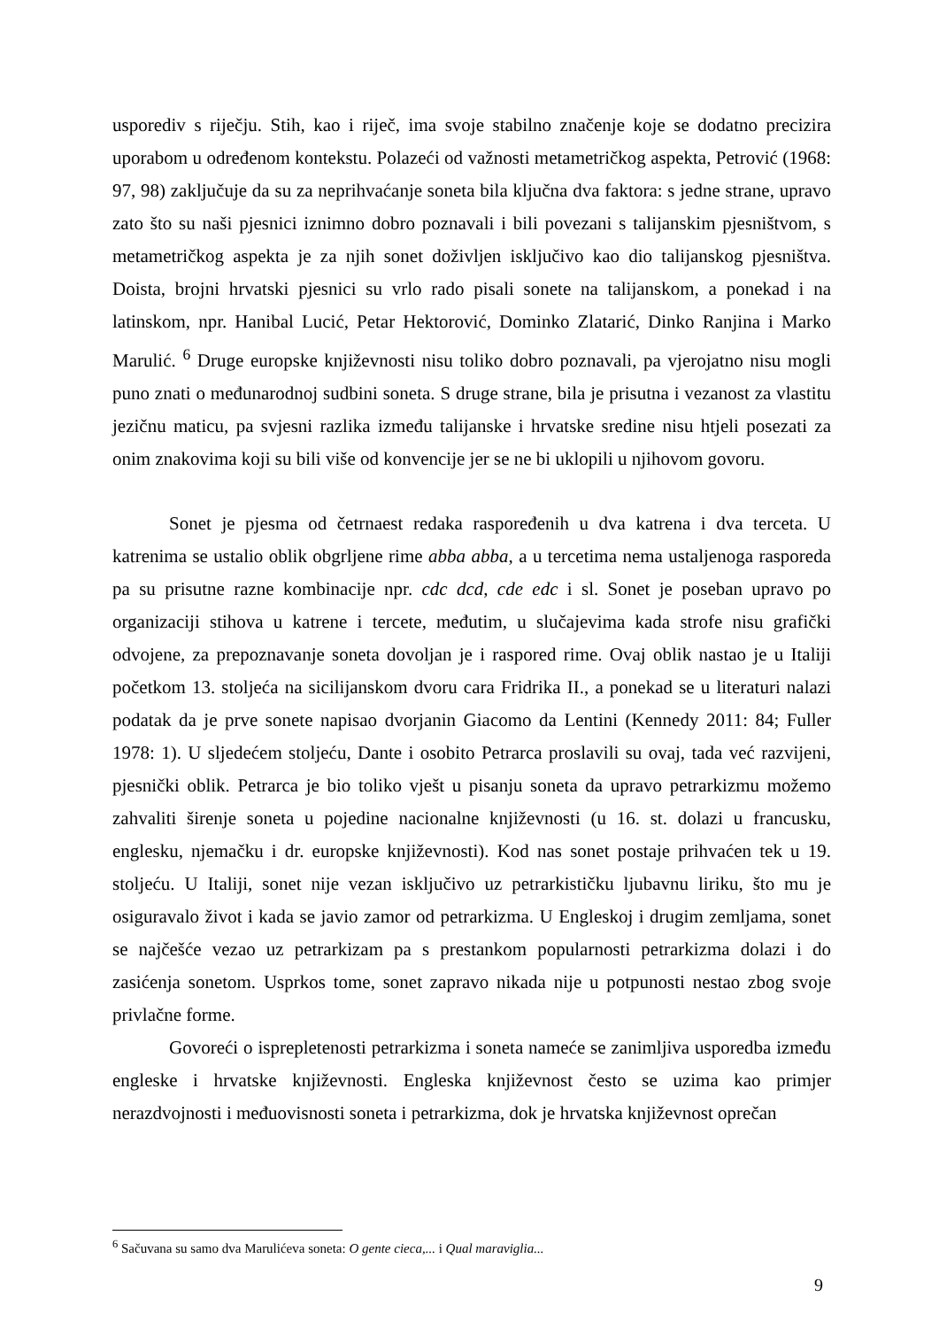usporediv s riječju. Stih, kao i riječ, ima svoje stabilno značenje koje se dodatno precizira uporabom u određenom kontekstu. Polazeći od važnosti metametričkog aspekta, Petrović (1968: 97, 98) zaključuje da su za neprihvaćanje soneta bila ključna dva faktora: s jedne strane, upravo zato što su naši pjesnici iznimno dobro poznavali i bili povezani s talijanskim pjesništvom, s metametričkog aspekta je za njih sonet doživljen isključivo kao dio talijanskog pjesništva. Doista, brojni hrvatski pjesnici su vrlo rado pisali sonete na talijanskom, a ponekad i na latinskom, npr. Hanibal Lucić, Petar Hektorović, Dominko Zlatarić, Dinko Ranjina i Marko Marulić. <sup>6</sup> Druge europske književnosti nisu toliko dobro poznavali, pa vjerojatno nisu mogli puno znati o međunarodnoj sudbini soneta. S druge strane, bila je prisutna i vezanost za vlastitu jezičnu maticu, pa svjesni razlika između talijanske i hrvatske sredine nisu htjeli posezati za onim znakovima koji su bili više od konvencije jer se ne bi uklopili u njihovom govoru.
Sonet je pjesma od četrnaest redaka raspoređenih u dva katrena i dva terceta. U katrenima se ustalio oblik obgrljene rime abba abba, a u tercetima nema ustaljenoga rasporeda pa su prisutne razne kombinacije npr. cdc dcd, cde edc i sl. Sonet je poseban upravo po organizaciji stihova u katrene i tercete, međutim, u slučajevima kada strofe nisu grafički odvojene, za prepoznavanje soneta dovoljan je i raspored rime. Ovaj oblik nastao je u Italiji početkom 13. stoljeća na sicilijanskom dvoru cara Fridrika II., a ponekad se u literaturi nalazi podatak da je prve sonete napisao dvorjanin Giacomo da Lentini (Kennedy 2011: 84; Fuller 1978: 1). U sljedećem stoljeću, Dante i osobito Petrarca proslavili su ovaj, tada već razvijeni, pjesnički oblik. Petrarca je bio toliko vješt u pisanju soneta da upravo petrarkizmu možemo zahvaliti širenje soneta u pojedine nacionalne književnosti (u 16. st. dolazi u francusku, englesku, njemačku i dr. europske književnosti). Kod nas sonet postaje prihvaćen tek u 19. stoljeću. U Italiji, sonet nije vezan isključivo uz petrarkističku ljubavnu liriku, što mu je osiguravalo život i kada se javio zamor od petrarkizma. U Engleskoj i drugim zemljama, sonet se najčešće vezao uz petrarkizam pa s prestankom popularnosti petrarkizma dolazi i do zasićenja sonetom. Usprkos tome, sonet zapravo nikada nije u potpunosti nestao zbog svoje privlačne forme.
Govoreći o isprepletenosti petrarkizma i soneta nameće se zanimljiva usporedba između engleske i hrvatske književnosti. Engleska književnost često se uzima kao primjer nerazdvojnosti i međuovisnosti soneta i petrarkizma, dok je hrvatska književnost oprečan
<sup>6</sup> Sačuvana su samo dva Marulićeva soneta: O gente cieca,... i Qual maraviglia...
9